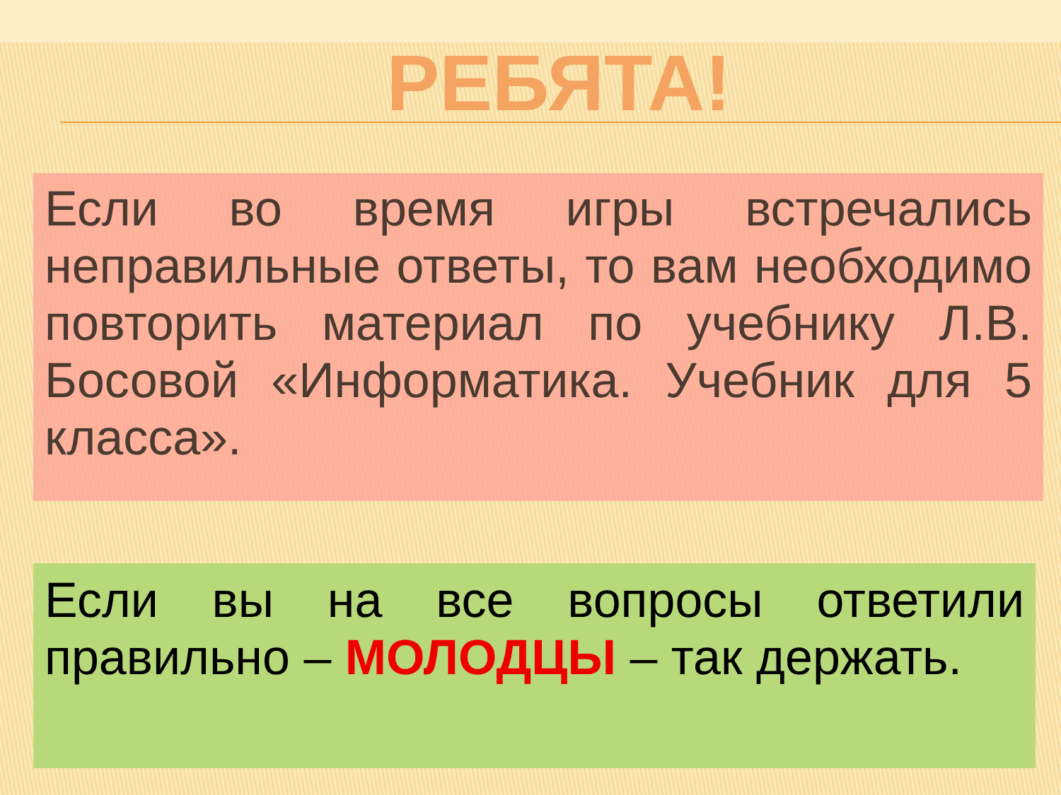РЕБЯТА!
Если во время игры встречались неправильные ответы, то вам необходимо повторить материал по учебнику Л.В. Босовой «Информатика. Учебник для 5 класса».
Если вы на все вопросы ответили правильно – МОЛОДЦЫ – так держать.